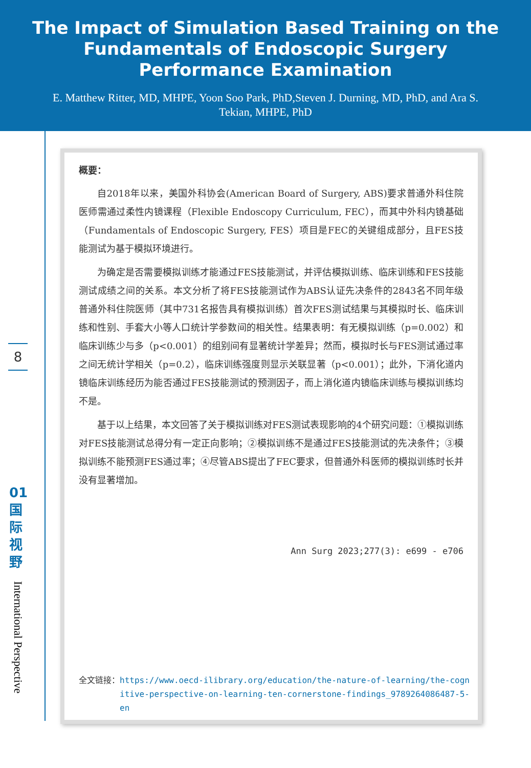The Impact of Simulation Based Training on the Fundamentals of Endoscopic Surgery Performance Examination
E. Matthew Ritter, MD, MHPE, Yoon Soo Park, PhD,Steven J. Durning, MD, PhD, and Ara S. Tekian, MHPE, PhD
8
01 国 际 视 野
International Perspective
概要：
自2018年以来，美国外科协会(American Board of Surgery, ABS)要求普通外科住院医师需通过柔性内镜课程（Flexible Endoscopy Curriculum, FEC），而其中外科内镜基础（Fundamentals of Endoscopic Surgery, FES）项目是FEC的关键组成部分，且FES技能测试为基于模拟环境进行。
为确定是否需要模拟训练才能通过FES技能测试，并评估模拟训练、临床训练和FES技能测试成绩之间的关系。本文分析了将FES技能测试作为ABS认证先决条件的2843名不同年级普通外科住院医师（其中731名报告具有模拟训练）首次FES测试结果与其模拟时长、临床训练和性别、手套大小等人口统计学参数间的相关性。结果表明：有无模拟训练（p=0.002）和临床训练少与多（p<0.001）的组别间有显著统计学差异；然而，模拟时长与FES测试通过率之间无统计学相关（p=0.2），临床训练强度则显示关联显著（p<0.001）；此外，下消化道内镜临床训练经历为能否通过FES技能测试的预测因子，而上消化道内镜临床训练与模拟训练均不是。
基于以上结果，本文回答了关于模拟训练对FES测试表现影响的4个研究问题：①模拟训练对FES技能测试总得分有一定正向影响；②模拟训练不是通过FES技能测试的先决条件；③模拟训练不能预测FES通过率；④尽管ABS提出了FEC要求，但普通外科医师的模拟训练时长并没有显著增加。
Ann Surg 2023;277(3): e699 - e706
全文链接： https://www.oecd-ilibrary.org/education/the-nature-of-learning/the-cognitive-perspective-on-learning-ten-cornerstone-findings_9789264086487-5-en